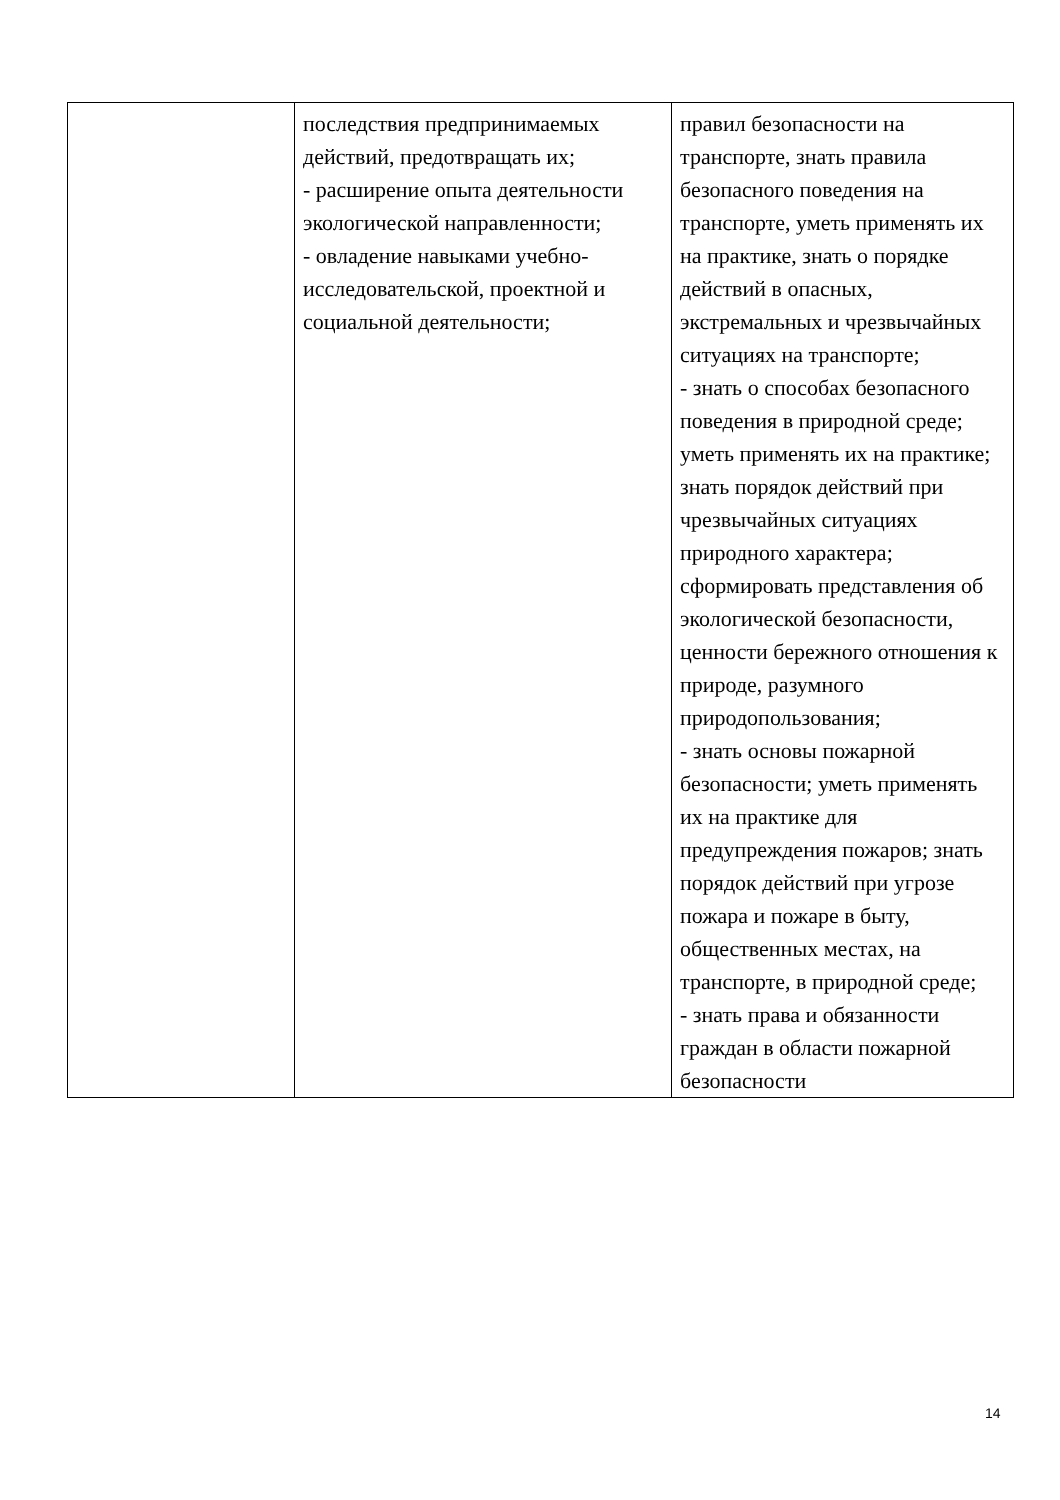| | последствия предпринимаемых действий, предотвращать их; - расширение опыта деятельности экологической направленности; - овладение навыками учебно-исследовательской, проектной и социальной деятельности; | правил безопасности на транспорте, знать правила безопасного поведения на транспорте, уметь применять их на практике, знать о порядке действий в опасных, экстремальных и чрезвычайных ситуациях на транспорте; - знать о способах безопасного поведения в природной среде; уметь применять их на практике; знать порядок действий при чрезвычайных ситуациях природного характера; сформировать представления об экологической безопасности, ценности бережного отношения к природе, разумного природопользования; - знать основы пожарной безопасности; уметь применять их на практике для предупреждения пожаров; знать порядок действий при угрозе пожара и пожаре в быту, общественных местах, на транспорте, в природной среде; - знать права и обязанности граждан в области пожарной безопасности |
14